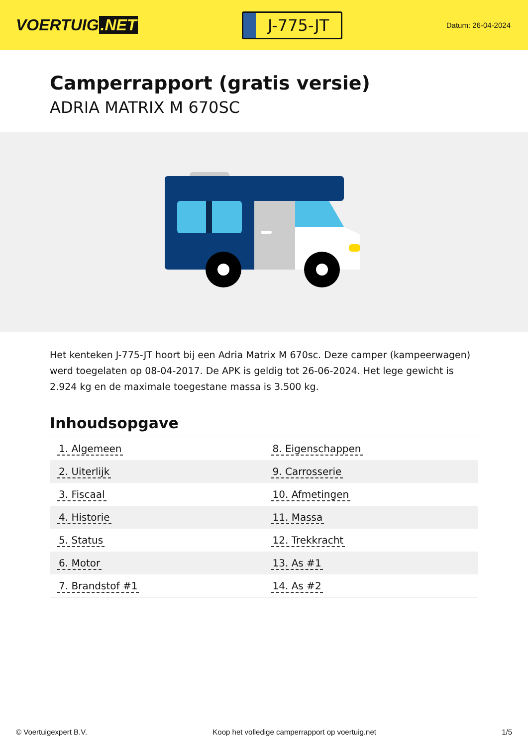VOERTUIG.NET
J-775-JT
Datum: 26-04-2024
Camperrapport (gratis versie)
ADRIA MATRIX M 670SC
Het kenteken J-775-JT hoort bij een Adria Matrix M 670sc. Deze camper (kampeerwagen) werd toegelaten op 08-04-2017. De APK is geldig tot 26-06-2024. Het lege gewicht is 2.924 kg en de maximale toegestane massa is 3.500 kg.
Inhoudsopgave
| 1. Algemeen | 8. Eigenschappen |
| 2. Uiterlijk | 9. Carrosserie |
| 3. Fiscaal | 10. Afmetingen |
| 4. Historie | 11. Massa |
| 5. Status | 12. Trekkracht |
| 6. Motor | 13. As #1 |
| 7. Brandstof #1 | 14. As #2 |
© Voertuigexpert B.V. Koop het volledige camperrapport op voertuig.net 1/5